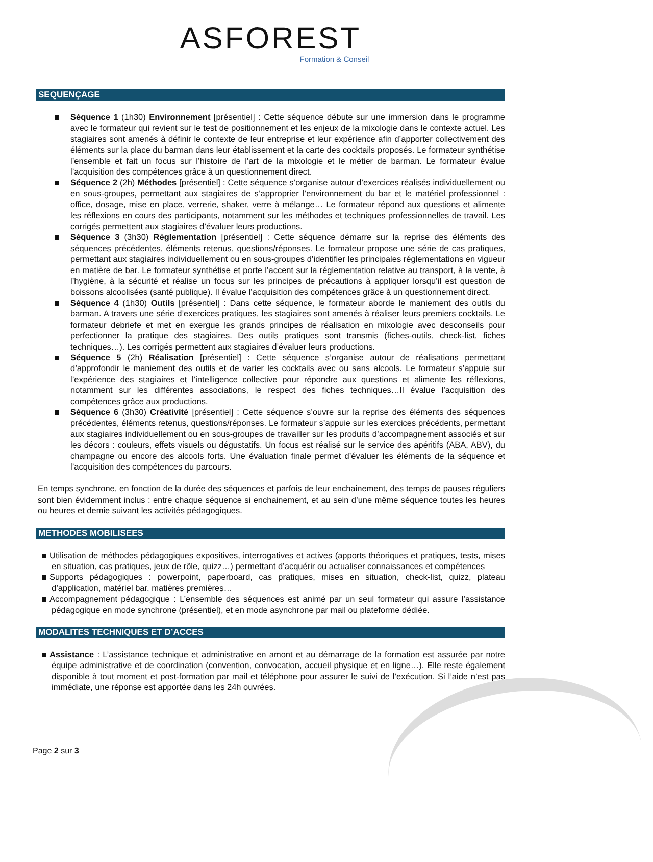ASFOREST
Formation & Conseil
SEQUENÇAGE
Séquence 1 (1h30) Environnement [présentiel] : Cette séquence débute sur une immersion dans le programme avec le formateur qui revient sur le test de positionnement et les enjeux de la mixologie dans le contexte actuel. Les stagiaires sont amenés à définir le contexte de leur entreprise et leur expérience afin d’apporter collectivement des éléments sur la place du barman dans leur établissement et la carte des cocktails proposés. Le formateur synthétise l’ensemble et fait un focus sur l’histoire de l’art de la mixologie et le métier de barman. Le formateur évalue l’acquisition des compétences grâce à un questionnement direct.
Séquence 2 (2h) Méthodes [présentiel] : Cette séquence s’organise autour d’exercices réalisés individuellement ou en sous-groupes, permettant aux stagiaires de s’approprier l’environnement du bar et le matériel professionnel : office, dosage, mise en place, verrerie, shaker, verre à mélange… Le formateur répond aux questions et alimente les réflexions en cours des participants, notamment sur les méthodes et techniques professionnelles de travail. Les corrigés permettent aux stagiaires d’évaluer leurs productions.
Séquence 3 (3h30) Réglementation [présentiel] : Cette séquence démarre sur la reprise des éléments des séquences précédentes, éléments retenus, questions/réponses. Le formateur propose une série de cas pratiques, permettant aux stagiaires individuellement ou en sous-groupes d’identifier les principales réglementations en vigueur en matière de bar. Le formateur synthétise et porte l’accent sur la réglementation relative au transport, à la vente, à l’hygiène, à la sécurité et réalise un focus sur les principes de précautions à appliquer lorsqu’il est question de boissons alcoolisées (santé publique). Il évalue l’acquisition des compétences grâce à un questionnement direct.
Séquence 4 (1h30) Outils [présentiel] : Dans cette séquence, le formateur aborde le maniement des outils du barman. A travers une série d’exercices pratiques, les stagiaires sont amenés à réaliser leurs premiers cocktails. Le formateur debriefe et met en exergue les grands principes de réalisation en mixologie avec desconseils pour perfectionner la pratique des stagiaires. Des outils pratiques sont transmis (fiches-outils, check-list, fiches techniques…). Les corrigés permettent aux stagiaires d’évaluer leurs productions.
Séquence 5 (2h) Réalisation [présentiel] : Cette séquence s’organise autour de réalisations permettant d’approfondir le maniement des outils et de varier les cocktails avec ou sans alcools. Le formateur s’appuie sur l’expérience des stagiaires et l’intelligence collective pour répondre aux questions et alimente les réflexions, notamment sur les différentes associations, le respect des fiches techniques…Il évalue l’acquisition des compétences grâce aux productions.
Séquence 6 (3h30) Créativité [présentiel] : Cette séquence s’ouvre sur la reprise des éléments des séquences précédentes, éléments retenus, questions/réponses. Le formateur s’appuie sur les exercices précédents, permettant aux stagiaires individuellement ou en sous-groupes de travailler sur les produits d’accompagnement associés et sur les décors : couleurs, effets visuels ou dégustatifs. Un focus est réalisé sur le service des apéritifs (ABA, ABV), du champagne ou encore des alcools forts. Une évaluation finale permet d’évaluer les éléments de la séquence et l’acquisition des compétences du parcours.
En temps synchrone, en fonction de la durée des séquences et parfois de leur enchainement, des temps de pauses réguliers sont bien évidemment inclus : entre chaque séquence si enchainement, et au sein d’une même séquence toutes les heures ou heures et demie suivant les activités pédagogiques.
METHODES MOBILISEES
Utilisation de méthodes pédagogiques expositives, interrogatives et actives (apports théoriques et pratiques, tests, mises en situation, cas pratiques, jeux de rôle, quizz…) permettant d’acquérir ou actualiser connaissances et compétences
Supports pédagogiques : powerpoint, paperboard, cas pratiques, mises en situation, check-list, quizz, plateau d’application, matériel bar, matières premières…
Accompagnement pédagogique : L’ensemble des séquences est animé par un seul formateur qui assure l’assistance pédagogique en mode synchrone (présentiel), et en mode asynchrone par mail ou plateforme dédiée.
MODALITES TECHNIQUES ET D’ACCES
Assistance : L’assistance technique et administrative en amont et au démarrage de la formation est assurée par notre équipe administrative et de coordination (convention, convocation, accueil physique et en ligne…). Elle reste également disponible à tout moment et post-formation par mail et téléphone pour assurer le suivi de l’exécution. Si l’aide n’est pas immédiate, une réponse est apportée dans les 24h ouvrées.
Page 2 sur 3